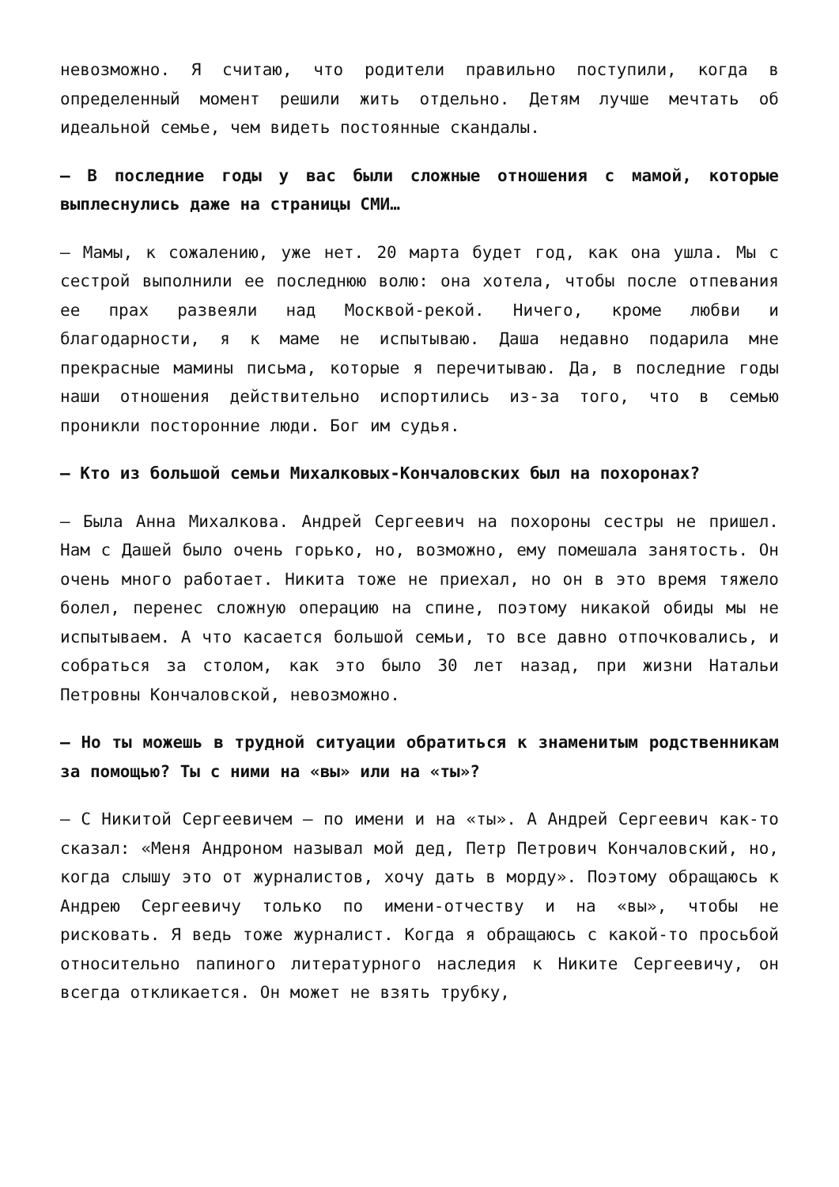невозможно. Я считаю, что родители правильно поступили, когда в определенный момент решили жить отдельно. Детям лучше мечтать об идеальной семье, чем видеть постоянные скандалы.
— В последние годы у вас были сложные отношения с мамой, которые выплеснулись даже на страницы СМИ…
— Мамы, к сожалению, уже нет. 20 марта будет год, как она ушла. Мы с сестрой выполнили ее последнюю волю: она хотела, чтобы после отпевания ее прах развеяли над Москвой-рекой. Ничего, кроме любви и благодарности, я к маме не испытываю. Даша недавно подарила мне прекрасные мамины письма, которые я перечитываю. Да, в последние годы наши отношения действительно испортились из-за того, что в семью проникли посторонние люди. Бог им судья.
— Кто из большой семьи Михалковых-Кончаловских был на похоронах?
— Была Анна Михалкова. Андрей Сергеевич на похороны сестры не пришел. Нам с Дашей было очень горько, но, возможно, ему помешала занятость. Он очень много работает. Никита тоже не приехал, но он в это время тяжело болел, перенес сложную операцию на спине, поэтому никакой обиды мы не испытываем. А что касается большой семьи, то все давно отпочковались, и собраться за столом, как это было 30 лет назад, при жизни Натальи Петровны Кончаловской, невозможно.
— Но ты можешь в трудной ситуации обратиться к знаменитым родственникам за помощью? Ты с ними на «вы» или на «ты»?
— С Никитой Сергеевичем — по имени и на «ты». А Андрей Сергеевич как-то сказал: «Меня Андроном называл мой дед, Петр Петрович Кончаловский, но, когда слышу это от журналистов, хочу дать в морду». Поэтому обращаюсь к Андрею Сергеевичу только по имени-отчеству и на «вы», чтобы не рисковать. Я ведь тоже журналист. Когда я обращаюсь с какой-то просьбой относительно папиного литературного наследия к Никите Сергеевичу, он всегда откликается. Он может не взять трубку,